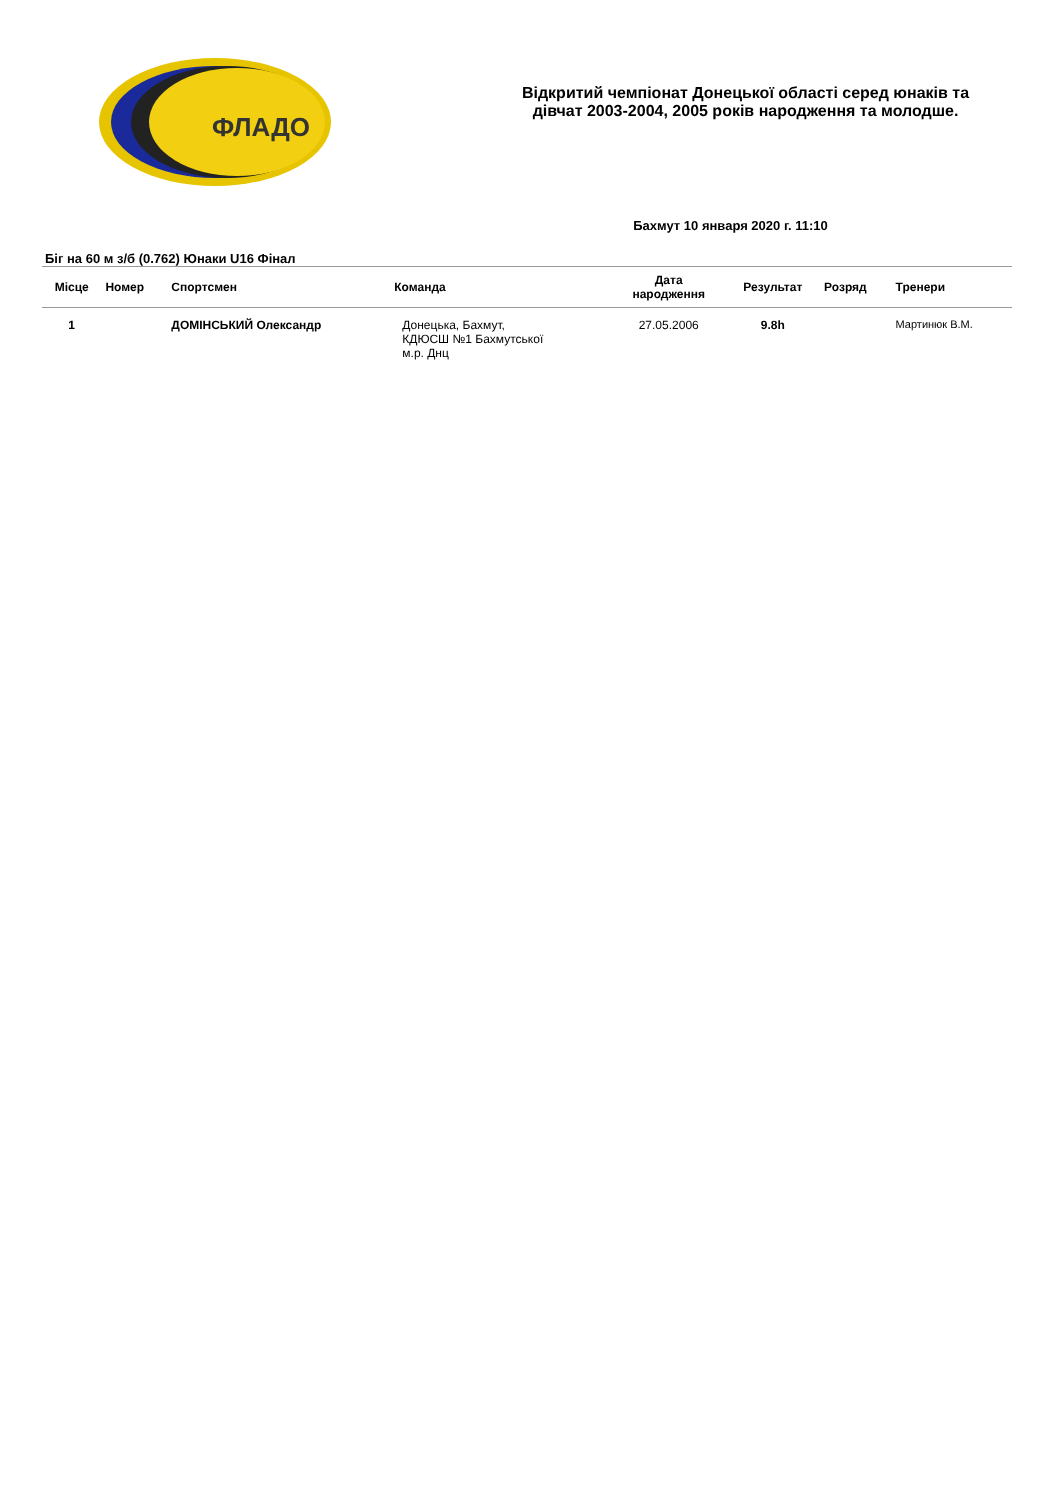ФЛАДО
Відкритий чемпіонат Донецької області серед юнаків та
дівчат 2003-2004, 2005 років народження та молодше.
Бахмут 10 января 2020 г. 11:10
Біг на 60 м з/б (0.762) Юнаки U16 Фінал
| Місце | Номер | Спортсмен | Команда | Дата народження | Результат | Розряд | Тренери |
| --- | --- | --- | --- | --- | --- | --- | --- |
| 1 | | ДОМІНСЬКИЙ Олександр | Донецька, Бахмут, КДЮСШ №1 Бахмутської м.р. Днц | 27.05.2006 | 9.8h | | Мартинюк В.М. |